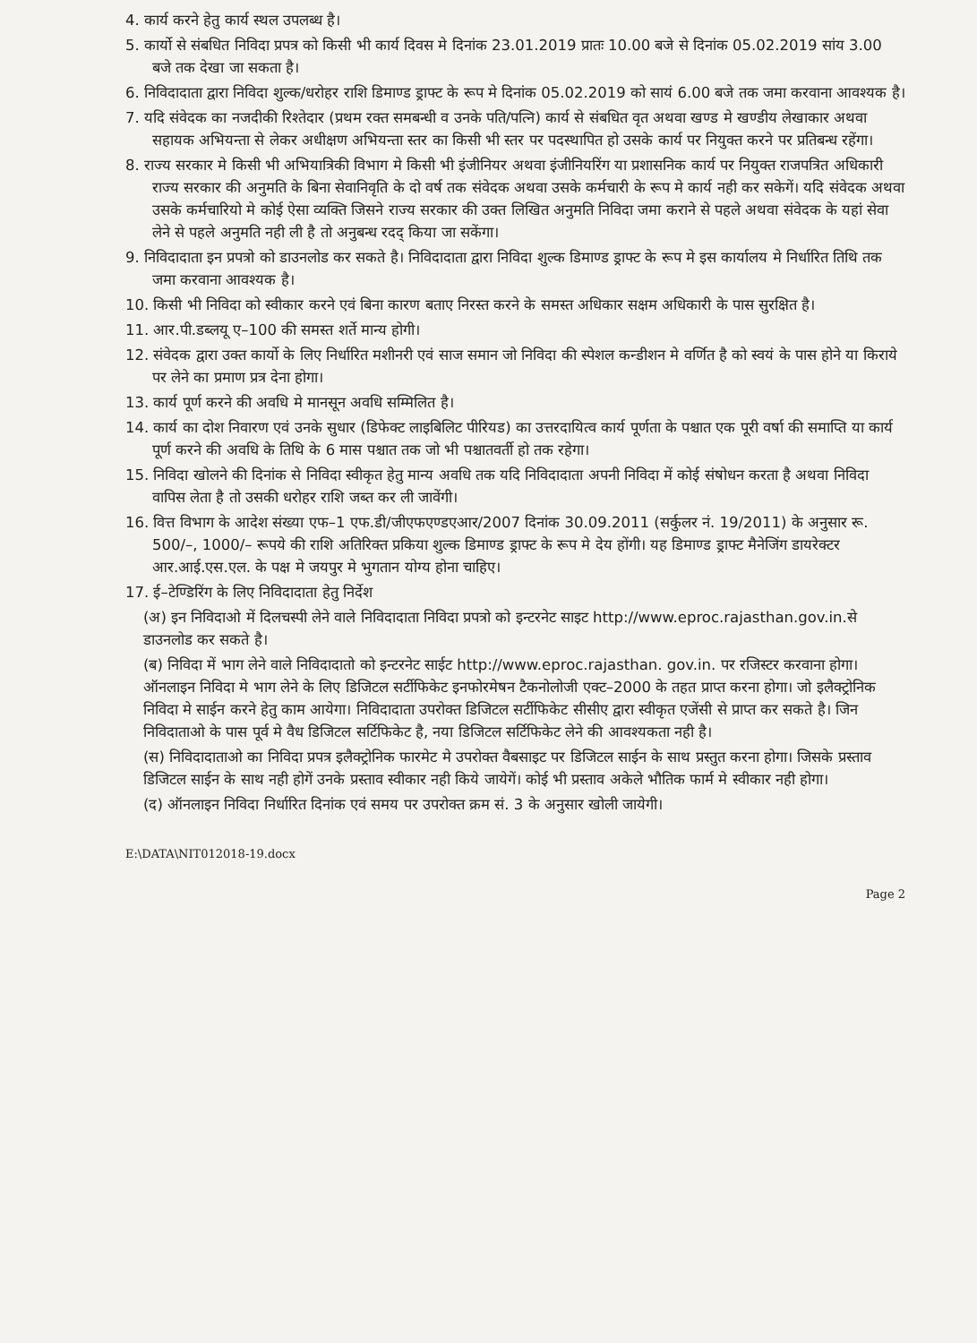4. कार्य करने हेतु कार्य स्थल उपलब्ध है।
5. कार्यो से संबधित निविदा प्रपत्र को किसी भी कार्य दिवस मे दिनांक 23.01.2019 प्रातः 10.00 बजे से दिनांक 05.02.2019 सांय 3.00 बजे तक देखा जा सकता है।
6. निविदादाता द्वारा निविदा शुल्क/धरोहर राशि डिमाण्ड ड्राफ्ट के रूप मे दिनांक 05.02.2019 को सायं 6.00 बजे तक जमा करवाना आवश्यक है।
7. यदि संवेदक का नजदीकी रिश्तेदार (प्रथम रक्त समबन्धी व उनके पति/पत्नि) कार्य से संबधित वृत अथवा खण्ड मे खण्डीय लेखाकार अथवा सहायक अभियन्ता से लेकर अधीक्षण अभियन्ता स्तर का किसी भी स्तर पर पदस्थापित हो उसके कार्य पर नियुक्त करने पर प्रतिबन्ध रहेंगा।
8. राज्य सरकार मे किसी भी अभियात्रिकी विभाग मे किसी भी इंजीनियर अथवा इंजीनियरिंग या प्रशासनिक कार्य पर नियुक्त राजपत्रित अधिकारी राज्य सरकार की अनुमति के बिना सेवानिवृति के दो वर्ष तक संवेदक अथवा उसके कर्मचारी के रूप मे कार्य नही कर सकेगें। यदि संवेदक अथवा उसके कर्मचारियो मे कोई ऐसा व्यक्ति जिसने राज्य सरकार की उक्त लिखित अनुमति निविदा जमा कराने से पहले अथवा संवेदक के यहां सेवा लेने से पहले अनुमति नही ली है तो अनुबन्ध रदद् किया जा सकेंगा।
9. निविदादाता इन प्रपत्रो को डाउनलोड कर सकते है। निविदादाता द्वारा निविदा शुल्क डिमाण्ड ड्राफ्ट के रूप मे इस कार्यालय मे निर्धारित तिथि तक जमा करवाना आवश्यक है।
10. किसी भी निविदा को स्वीकार करने एवं बिना कारण बताए निरस्त करने के समस्त अधिकार सक्षम अधिकारी के पास सुरक्षित है।
11. आर.पी.डब्लयू ए–100 की समस्त शर्ते मान्य होगी।
12. संवेदक द्वारा उक्त कार्यो के लिए निर्धारित मशीनरी एवं साज समान जो निविदा की स्पेशल कन्डीशन मे वर्णित है को स्वयं के पास होने या किराये पर लेने का प्रमाण प्रत्र देना होगा।
13. कार्य पूर्ण करने की अवधि मे मानसून अवधि सम्मिलित है।
14. कार्य का दोश निवारण एवं उनके सुधार (डिफेक्ट लाइबिलिट पीरियड) का उत्तरदायित्व कार्य पूर्णता के पश्चात एक पूरी वर्षा की समाप्ति या कार्य पूर्ण करने की अवधि के तिथि के 6 मास पश्चात तक जो भी पश्चातवर्ती हो तक रहेगा।
15. निविदा खोलने की दिनांक से निविदा स्वीकृत हेतु मान्य अवधि तक यदि निविदादाता अपनी निविदा में कोई संषोधन करता है अथवा निविदा वापिस लेता है तो उसकी धरोहर राशि जब्त कर ली जावेंगी।
16. वित्त विभाग के आदेश संख्या एफ–1 एफ.डी/जीएफएण्डएआर/2007 दिनांक 30.09.2011 (सर्कुलर नं. 19/2011) के अनुसार रू. 500/–, 1000/– रूपये की राशि अतिरिक्त प्रकिया शुल्क डिमाण्ड ड्राफ्ट के रूप मे देय होंगी। यह डिमाण्ड ड्राफ्ट मैनेजिंग डायरेक्टर आर.आई.एस.एल. के पक्ष मे जयपुर मे भुगतान योग्य होना चाहिए।
17. ई–टेण्डिरिंग के लिए निविदादाता हेतु निर्देश
(अ) इन निविदाओ में दिलचस्पी लेने वाले निविदादाता निविदा प्रपत्रो को इन्टरनेट साइट http://www.eproc.rajasthan.gov.in.से डाउनलोड कर सकते है।
(ब) निविदा में भाग लेने वाले निविदादातो को इन्टरनेट साईट http://www.eproc.rajasthan. gov.in. पर रजिस्टर करवाना होगा। ऑनलाइन निविदा मे भाग लेने के लिए डिजिटल सर्टीफिकेट इनफोरमेषन टैकनोलोजी एक्ट–2000 के तहत प्राप्त करना होगा। जो इलैक्ट्रोनिक निविदा मे साईन करने हेतु काम आयेगा। निविदादाता उपरोक्त डिजिटल सर्टीफिकेट सीसीए द्वारा स्वीकृत एजेंसी से प्राप्त कर सकते है। जिन निविदाताओ के पास पूर्व मे वैध डिजिटल सर्टिफिकेट है, नया डिजिटल सर्टिफिकेट लेने की आवश्यकता नही है।
(स) निविदादाताओ का निविदा प्रपत्र इलैक्ट्रोनिक फारमेट मे उपरोक्त वैबसाइट पर डिजिटल साईन के साथ प्रस्तुत करना होगा। जिसके प्रस्ताव डिजिटल साईन के साथ नही होगें उनके प्रस्ताव स्वीकार नही किये जायेगें। कोई भी प्रस्ताव अकेले भौतिक फार्म मे स्वीकार नही होगा।
(द) ऑनलाइन निविदा निर्धारित दिनांक एवं समय पर उपरोक्त क्रम सं. 3 के अनुसार खोली जायेगी।
E:\DATA\NIT012018-19.docx
Page 2